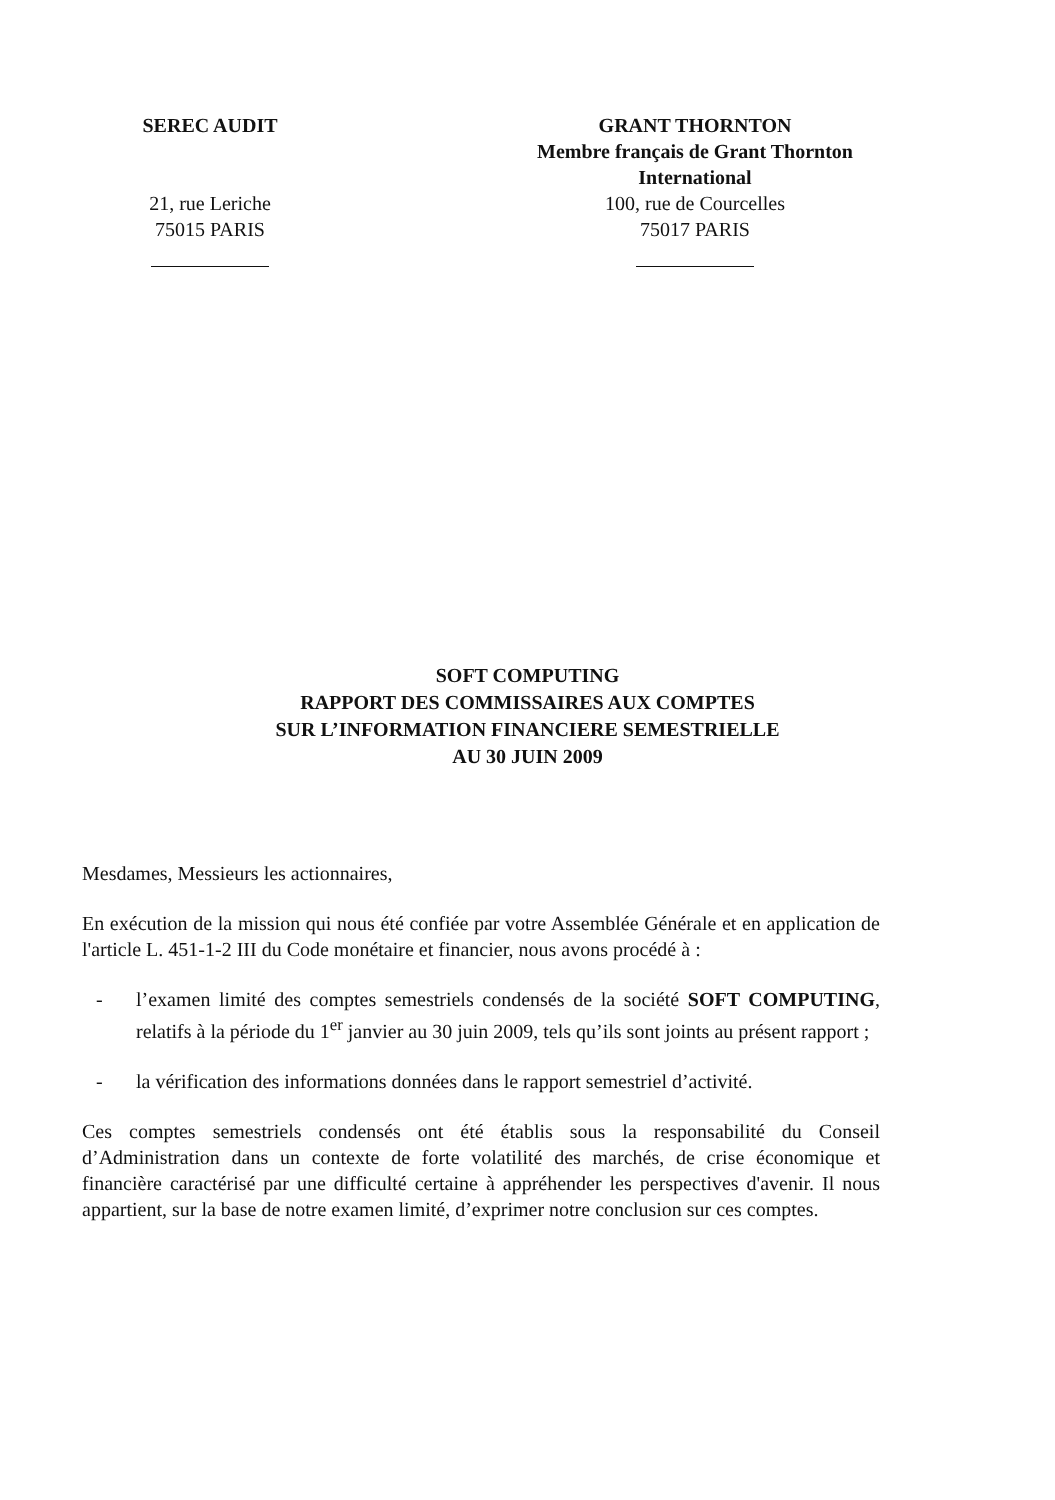SEREC AUDIT
21, rue Leriche
75015 PARIS
GRANT THORNTON
Membre français de Grant Thornton
International
100, rue de Courcelles
75017 PARIS
SOFT COMPUTING
RAPPORT DES COMMISSAIRES AUX COMPTES
SUR L’INFORMATION FINANCIERE SEMESTRIELLE
AU 30 JUIN 2009
Mesdames, Messieurs les actionnaires,
En exécution de la mission qui nous été confiée par votre Assemblée Générale et en application de l'article L. 451-1-2 III du Code monétaire et financier, nous avons procédé à :
- l’examen limité des comptes semestriels condensés de la société SOFT COMPUTING, relatifs à la période du 1<sup>er</sup> janvier au 30 juin 2009, tels qu’ils sont joints au présent rapport ;
- la vérification des informations données dans le rapport semestriel d’activité.
Ces comptes semestriels condensés ont été établis sous la responsabilité du Conseil d’Administration dans un contexte de forte volatilité des marchés, de crise économique et financière caractérisé par une difficulté certaine à appréhender les perspectives d'avenir. Il nous appartient, sur la base de notre examen limité, d’exprimer notre conclusion sur ces comptes.